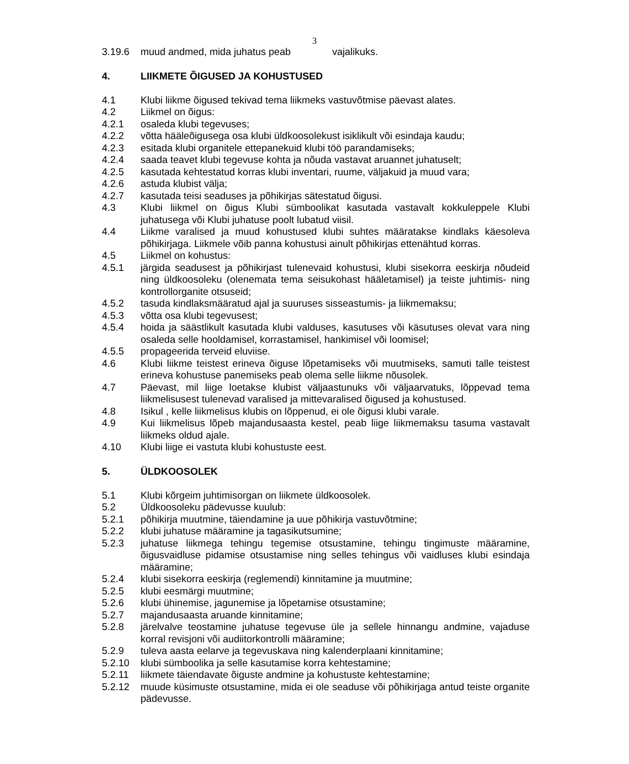3
3.19.6 muud andmed, mida juhatus peab vajalikuks.
4. LIIKMETE ÕIGUSED JA KOHUSTUSED
4.1 Klubi liikme õigused tekivad tema liikmeks vastuvõtmise päevast alates.
4.2 Liikmel on õigus:
4.2.1 osaleda klubi tegevuses;
4.2.2 võtta hääleõigusega osa klubi üldkoosolekust isiklikult või esindaja kaudu;
4.2.3 esitada klubi organitele ettepanekuid klubi töö parandamiseks;
4.2.4 saada teavet klubi tegevuse kohta ja nõuda vastavat aruannet juhatuselt;
4.2.5 kasutada kehtestatud korras klubi inventari, ruume, väljakuid ja muud vara;
4.2.6 astuda klubist välja;
4.2.7 kasutada teisi seaduses ja põhikirjas sätestatud õigusi.
4.3 Klubi liikmel on õigus Klubi sümboolikat kasutada vastavalt kokkuleppele Klubi juhatusega või Klubi juhatuse poolt lubatud viisil.
4.4 Liikme varalised ja muud kohustused klubi suhtes määratakse kindlaks käesoleva põhikirjaga. Liikmele võib panna kohustusi ainult põhikirjas ettenähtud korras.
4.5 Liikmel on kohustus:
4.5.1 järgida seadusest ja põhikirjast tulenevaid kohustusi, klubi sisekorra eeskirja nõudeid ning üldkoosoleku (olenemata tema seisukohast hääletamisel) ja teiste juhtimis- ning kontrollorganite otsuseid;
4.5.2 tasuda kindlaksmääratud ajal ja suuruses sisseastumis- ja liikmemaksu;
4.5.3 võtta osa klubi tegevusest;
4.5.4 hoida ja säästlikult kasutada klubi valduses, kasutuses või käsutuses olevat vara ning osaleda selle hooldamisel, korrastamisel, hankimisel või loomisel;
4.5.5 propageerida terveid eluviise.
4.6 Klubi liikme teistest erineva õiguse lõpetamiseks või muutmiseks, samuti talle teistest erineva kohustuse panemiseks peab olema selle liikme nõusolek.
4.7 Päevast, mil liige loetakse klubist väljaastunuks või väljaarvatuks, lõppevad tema liikmelisusest tulenevad varalised ja mittevaralised õigused ja kohustused.
4.8 Isikul , kelle liikmelisus klubis on lõppenud, ei ole õigusi klubi varale.
4.9 Kui liikmelisus lõpeb majandusaasta kestel, peab liige liikmemaksu tasuma vastavalt liikmeks oldud ajale.
4.10 Klubi liige ei vastuta klubi kohustuste eest.
5. ÜLDKOOSOLEK
5.1 Klubi kõrgeim juhtimisorgan on liikmete üldkoosolek.
5.2 Üldkoosoleku pädevusse kuulub:
5.2.1 põhikirja muutmine, täiendamine ja uue põhikirja vastuvõtmine;
5.2.2 klubi juhatuse määramine ja tagasikutsumine;
5.2.3 juhatuse liikmega tehingu tegemise otsustamine, tehingu tingimuste määramine, õigusvaidluse pidamise otsustamise ning selles tehingus või vaidluses klubi esindaja määramine;
5.2.4 klubi sisekorra eeskirja (reglemendi) kinnitamine ja muutmine;
5.2.5 klubi eesmärgi muutmine;
5.2.6 klubi ühinemise, jagunemise ja lõpetamise otsustamine;
5.2.7 majandusaasta aruande kinnitamine;
5.2.8 järelvalve teostamine juhatuse tegevuse üle ja sellele hinnangu andmine, vajaduse korral revisjoni või audiitorkontrolli määramine;
5.2.9 tuleva aasta eelarve ja tegevuskava ning kalenderplaani kinnitamine;
5.2.10 klubi sümboolika ja selle kasutamise korra kehtestamine;
5.2.11 liikmete täiendavate õiguste andmine ja kohustuste kehtestamine;
5.2.12 muude küsimuste otsustamine, mida ei ole seaduse või põhikirjaga antud teiste organite pädevusse.